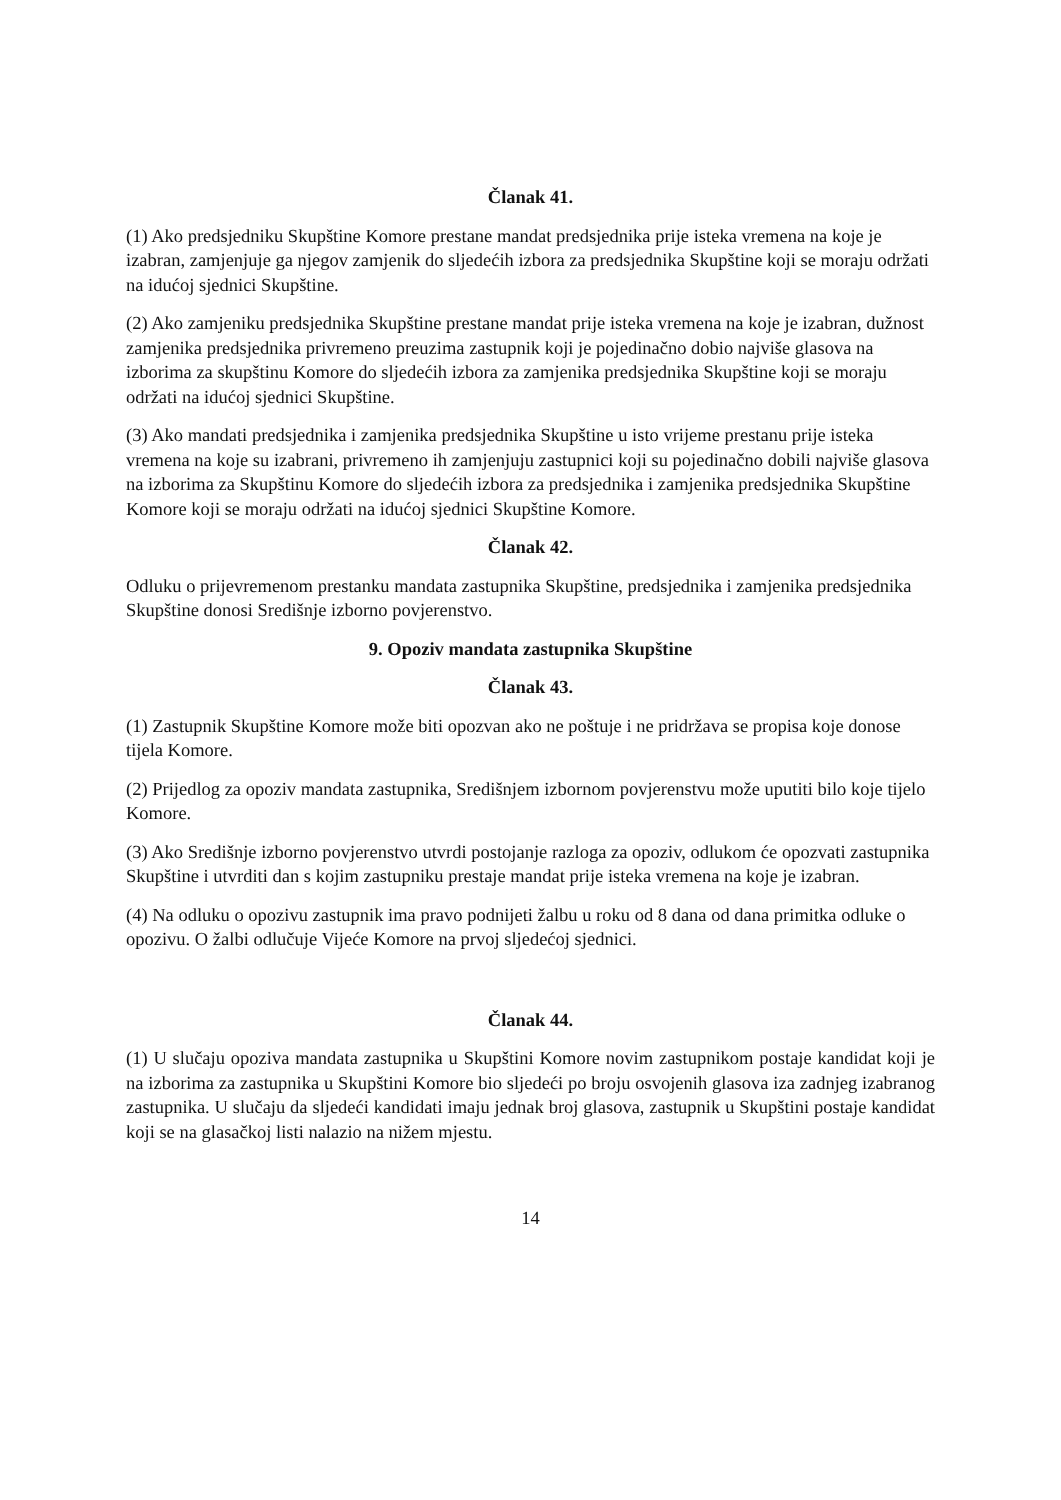Članak 41.
(1) Ako predsjedniku Skupštine Komore prestane mandat predsjednika prije isteka vremena na koje je izabran, zamjenjuje ga njegov zamjenik do sljedećih izbora za predsjednika Skupštine koji se moraju održati na idućoj sjednici Skupštine.
(2) Ako zamjeniku predsjednika Skupštine prestane mandat prije isteka vremena na koje je izabran, dužnost zamjenika predsjednika privremeno preuzima zastupnik koji je pojedinačno dobio najviše glasova na izborima za skupštinu Komore do sljedećih izbora za zamjenika predsjednika Skupštine koji se moraju održati na idućoj sjednici Skupštine.
(3) Ako mandati predsjednika i zamjenika predsjednika Skupštine u isto vrijeme prestanu prije isteka vremena na koje su izabrani, privremeno ih zamjenjuju zastupnici koji su pojedinačno dobili najviše glasova na izborima za Skupštinu Komore do sljedećih izbora za predsjednika i zamjenika predsjednika Skupštine Komore koji se moraju održati na idućoj sjednici Skupštine Komore.
Članak 42.
Odluku o prijevremenom prestanku mandata zastupnika Skupštine, predsjednika i zamjenika predsjednika Skupštine donosi Središnje izborno povjerenstvo.
9. Opoziv mandata zastupnika Skupštine
Članak 43.
(1) Zastupnik Skupštine Komore može biti opozvan ako ne poštuje i ne pridržava se propisa koje donose tijela Komore.
(2) Prijedlog za opoziv mandata zastupnika, Središnjem izbornom povjerenstvu može uputiti bilo koje tijelo Komore.
(3) Ako Središnje izborno povjerenstvo utvrdi postojanje razloga za opoziv, odlukom će opozvati zastupnika Skupštine i utvrditi dan s kojim zastupniku prestaje mandat prije isteka vremena na koje je izabran.
(4) Na odluku o opozivu zastupnik ima pravo podnijeti žalbu u roku od 8 dana od dana primitka odluke o opozivu. O žalbi odlučuje Vijeće Komore na prvoj sljedećoj sjednici.
Članak 44.
(1) U slučaju opoziva mandata zastupnika u Skupštini Komore novim zastupnikom postaje kandidat koji je na izborima za zastupnika u Skupštini Komore bio sljedeći po broju osvojenih glasova iza zadnjeg izabranog zastupnika. U slučaju da sljedeći kandidati imaju jednak broj glasova, zastupnik u Skupštini postaje kandidat koji se na glasačkoj listi nalazio na nižem mjestu.
14